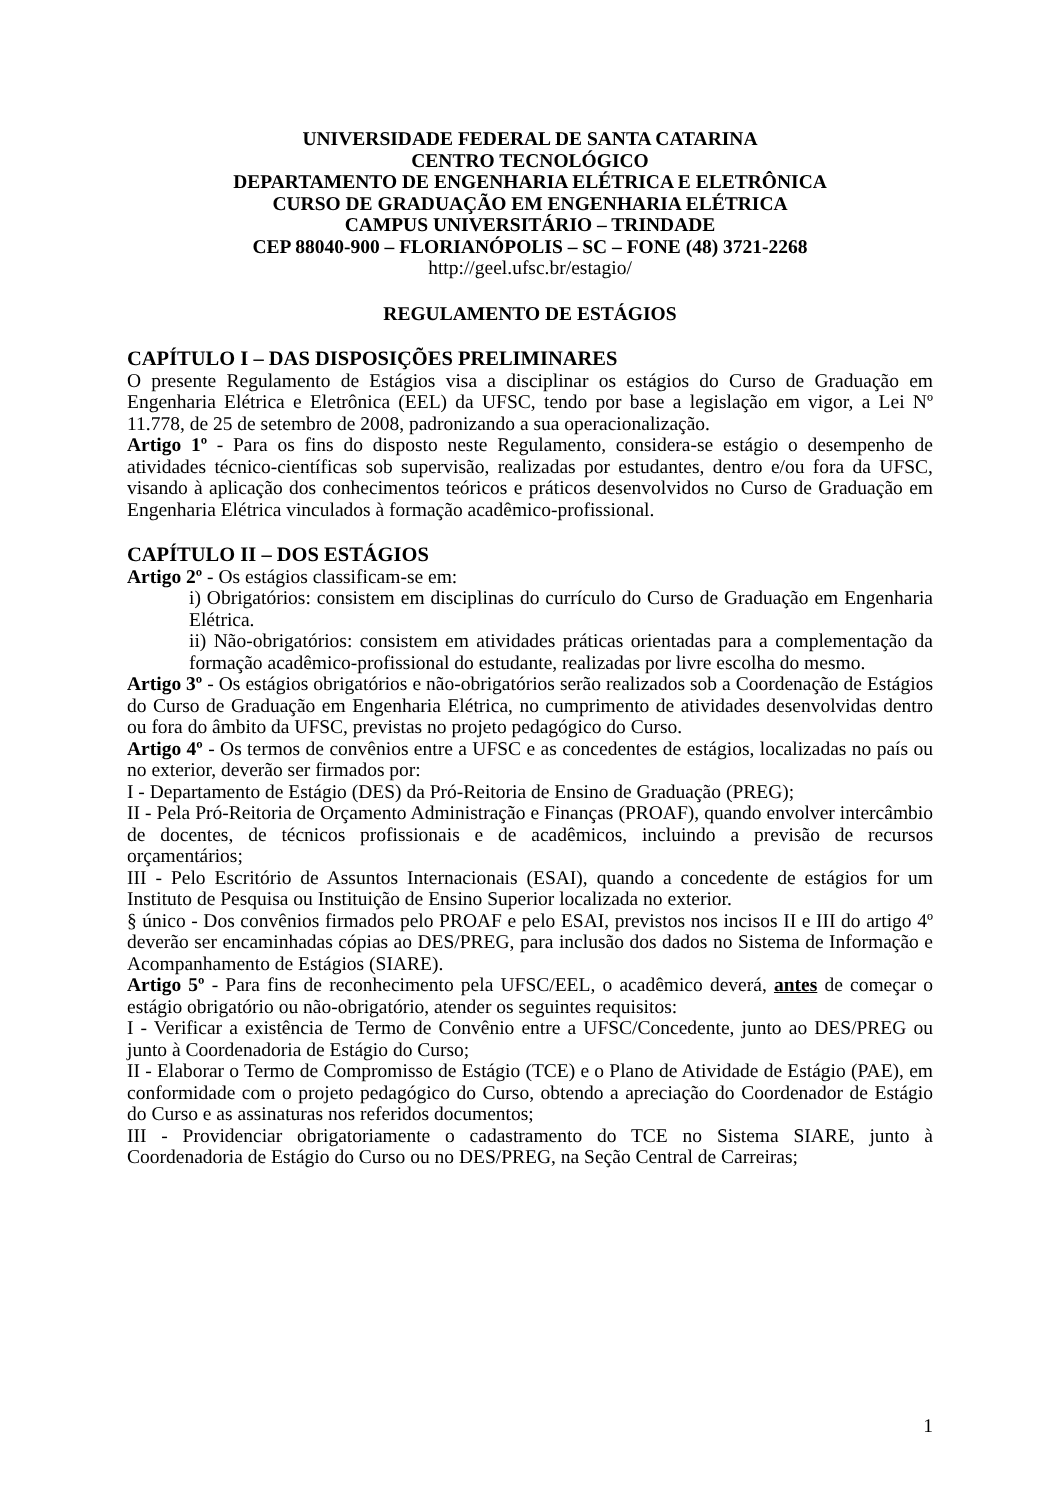UNIVERSIDADE FEDERAL DE SANTA CATARINA
CENTRO TECNOLÓGICO
DEPARTAMENTO DE ENGENHARIA ELÉTRICA E ELETRÔNICA
CURSO DE GRADUAÇÃO EM ENGENHARIA ELÉTRICA
CAMPUS UNIVERSITÁRIO – TRINDADE
CEP 88040-900 – FLORIANÓPOLIS – SC – FONE (48) 3721-2268
http://geel.ufsc.br/estagio/
REGULAMENTO DE ESTÁGIOS
CAPÍTULO I – DAS DISPOSIÇÕES PRELIMINARES
O presente Regulamento de Estágios visa a disciplinar os estágios do Curso de Graduação em Engenharia Elétrica e Eletrônica (EEL) da UFSC, tendo por base a legislação em vigor, a Lei Nº 11.778, de 25 de setembro de 2008, padronizando a sua operacionalização.
Artigo 1º - Para os fins do disposto neste Regulamento, considera-se estágio o desempenho de atividades técnico-científicas sob supervisão, realizadas por estudantes, dentro e/ou fora da UFSC, visando à aplicação dos conhecimentos teóricos e práticos desenvolvidos no Curso de Graduação em Engenharia Elétrica vinculados à formação acadêmico-profissional.
CAPÍTULO II – DOS ESTÁGIOS
Artigo 2º - Os estágios classificam-se em:
i) Obrigatórios: consistem em disciplinas do currículo do Curso de Graduação em Engenharia Elétrica.
ii) Não-obrigatórios: consistem em atividades práticas orientadas para a complementação da formação acadêmico-profissional do estudante, realizadas por livre escolha do mesmo.
Artigo 3º - Os estágios obrigatórios e não-obrigatórios serão realizados sob a Coordenação de Estágios do Curso de Graduação em Engenharia Elétrica, no cumprimento de atividades desenvolvidas dentro ou fora do âmbito da UFSC, previstas no projeto pedagógico do Curso.
Artigo 4º - Os termos de convênios entre a UFSC e as concedentes de estágios, localizadas no país ou no exterior, deverão ser firmados por:
I - Departamento de Estágio (DES) da Pró-Reitoria de Ensino de Graduação (PREG);
II - Pela Pró-Reitoria de Orçamento Administração e Finanças (PROAF), quando envolver intercâmbio de docentes, de técnicos profissionais e de acadêmicos, incluindo a previsão de recursos orçamentários;
III - Pelo Escritório de Assuntos Internacionais (ESAI), quando a concedente de estágios for um Instituto de Pesquisa ou Instituição de Ensino Superior localizada no exterior.
§ único - Dos convênios firmados pelo PROAF e pelo ESAI, previstos nos incisos II e III do artigo 4º deverão ser encaminhadas cópias ao DES/PREG, para inclusão dos dados no Sistema de Informação e Acompanhamento de Estágios (SIARE).
Artigo 5º - Para fins de reconhecimento pela UFSC/EEL, o acadêmico deverá, antes de começar o estágio obrigatório ou não-obrigatório, atender os seguintes requisitos:
I - Verificar a existência de Termo de Convênio entre a UFSC/Concedente, junto ao DES/PREG ou junto à Coordenadoria de Estágio do Curso;
II - Elaborar o Termo de Compromisso de Estágio (TCE) e o Plano de Atividade de Estágio (PAE), em conformidade com o projeto pedagógico do Curso, obtendo a apreciação do Coordenador de Estágio do Curso e as assinaturas nos referidos documentos;
III - Providenciar obrigatoriamente o cadastramento do TCE no Sistema SIARE, junto à Coordenadoria de Estágio do Curso ou no DES/PREG, na Seção Central de Carreiras;
1